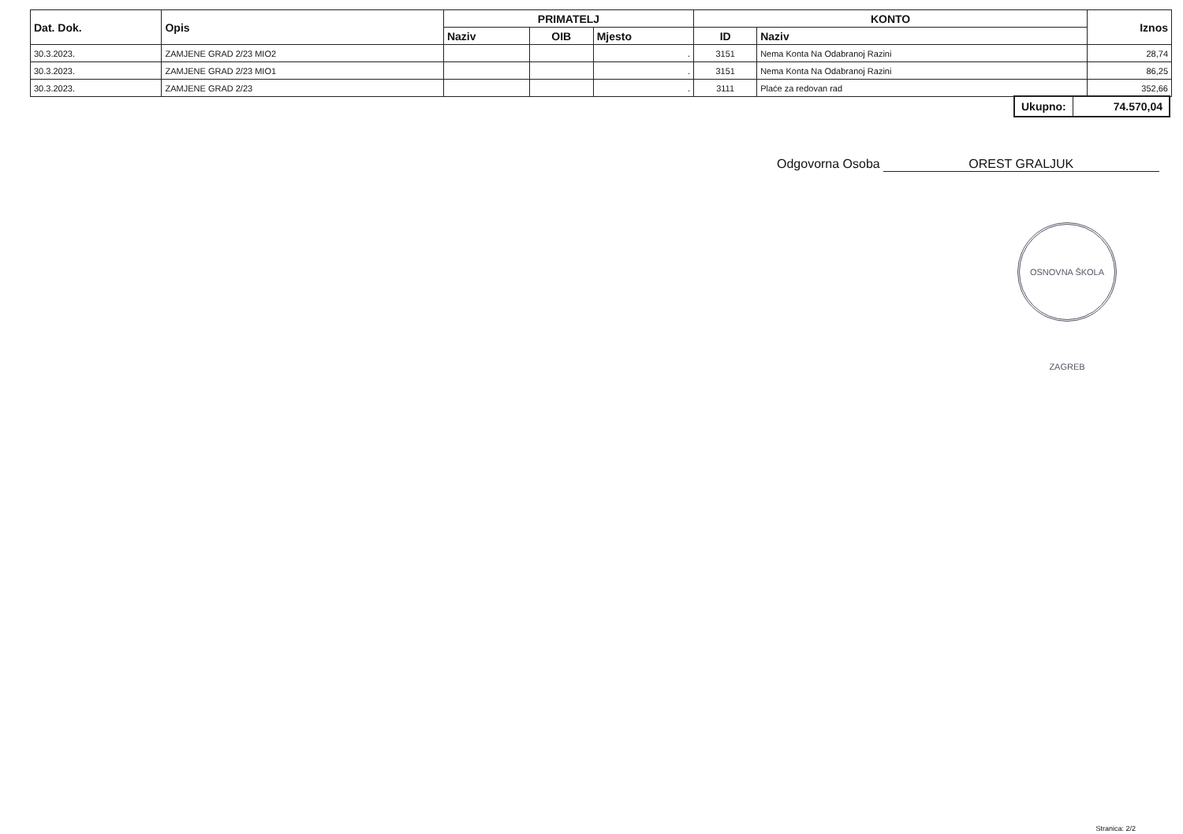| Dat. Dok. | Opis | PRIMATELJ | | | KONTO | | Iznos |
| --- | --- | --- | --- | --- | --- | --- | --- |
| | | Naziv | OIB | Mjesto | ID | Naziv | |
| 30.3.2023. | ZAMJENE GRAD 2/23 MIO2 | | | . | 3151 | Nema Konta Na Odabranoj Razini | 28,74 |
| 30.3.2023. | ZAMJENE GRAD 2/23 MIO1 | | | . | 3151 | Nema Konta Na Odabranoj Razini | 86,25 |
| 30.3.2023. | ZAMJENE GRAD 2/23 | | | . | 3111 | Plaće za redovan rad | 352,66 |
Ukupno: 74.570,04
Odgovorna Osoba OREST GRALJUK
OSNOVNA ŠKOLA ZAGREB
Stranica: 2/2